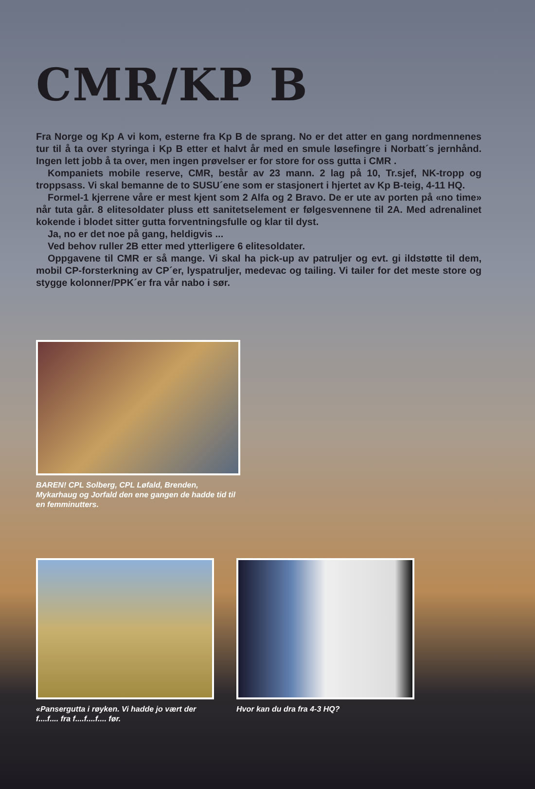CMR/KP B
Fra Norge og Kp A vi kom, esterne fra Kp B de sprang. No er det atter en gang nordmennenes tur til å ta over styringa i Kp B etter et halvt år med en smule løsefingre i Norbatt´s jernhånd. Ingen lett jobb å ta over, men ingen prøvelser er for store for oss gutta i CMR .
Kompaniets mobile reserve, CMR, består av 23 mann. 2 lag på 10, Tr.sjef, NK-tropp og troppsass. Vi skal bemanne de to SUSU´ene som er stasjonert i hjertet av Kp B-teig, 4-11 HQ.
Formel-1 kjerrene våre er mest kjent som 2 Alfa og 2 Bravo. De er ute av porten på «no time» når tuta går. 8 elitesoldater pluss ett sanitetselement er følgesvennene til 2A. Med adrenalinet kokende i blodet sitter gutta forventningsfulle og klar til dyst.
Ja, no er det noe på gang, heldigvis ...
Ved behov ruller 2B etter med ytterligere 6 elitesoldater.
Oppgavene til CMR er så mange. Vi skal ha pick-up av patruljer og evt. gi ildstøtte til dem, mobil CP-forsterkning av CP´er, lyspatruljer, medevac og tailing. Vi tailer for det meste store og stygge kolonner/PPK´er fra vår nabo i sør.
BAREN! CPL Solberg, CPL Løfald, Brenden, Mykarhaug og Jorfald den ene gangen de hadde tid til en femminutters.
«Pansergutta i røyken. Vi hadde jo vært der f....f.... fra f....f....f.... før.
Hvor kan du dra fra 4-3 HQ?